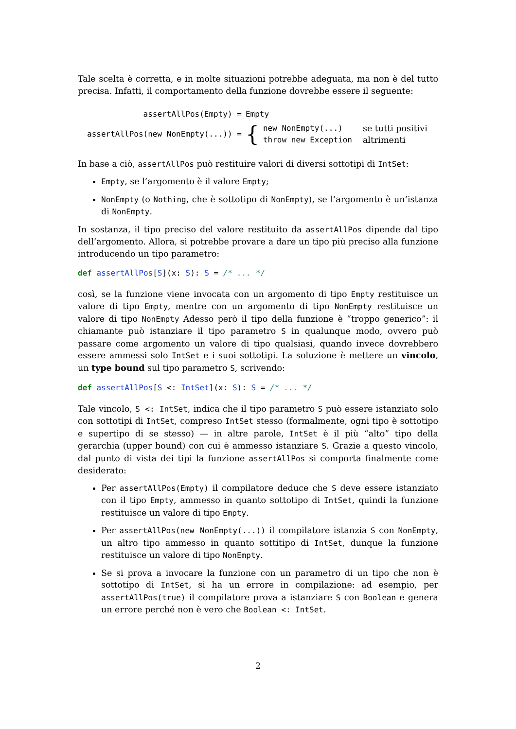Tale scelta è corretta, e in molte situazioni potrebbe adeguata, ma non è del tutto precisa. Infatti, il comportamento della funzione dovrebbe essere il seguente:
| assertAllPos(Empty) = | Empty | | |
| assertAllPos(new NonEmpty(...)) = | { | new NonEmpty(...) throw new Exception | se tutti positivi altrimenti |
In base a ciò, assertAllPos può restituire valori di diversi sottotipi di IntSet:
Empty, se l’argomento è il valore Empty;
NonEmpty (o Nothing, che è sottotipo di NonEmpty), se l’argomento è un’istanza di NonEmpty.
In sostanza, il tipo preciso del valore restituito da assertAllPos dipende dal tipo dell’argomento. Allora, si potrebbe provare a dare un tipo più preciso alla funzione introducendo un tipo parametro:
def assertAllPos[S](x: S): S = /* ... */
così, se la funzione viene invocata con un argomento di tipo Empty restituisce un valore di tipo Empty, mentre con un argomento di tipo NonEmpty restituisce un valore di tipo NonEmpty Adesso però il tipo della funzione è “troppo generico”: il chiamante può istanziare il tipo parametro S in qualunque modo, ovvero può passare come argomento un valore di tipo qualsiasi, quando invece dovrebbero essere ammessi solo IntSet e i suoi sottotipi. La soluzione è mettere un vincolo, un type bound sul tipo parametro S, scrivendo:
def assertAllPos[S <: IntSet](x: S): S = /* ... */
Tale vincolo, S <: IntSet, indica che il tipo parametro S può essere istanziato solo con sottotipi di IntSet, compreso IntSet stesso (formalmente, ogni tipo è sottotipo e supertipo di se stesso) — in altre parole, IntSet è il più “alto” tipo della gerarchia (upper bound) con cui è ammesso istanziare S. Grazie a questo vincolo, dal punto di vista dei tipi la funzione assertAllPos si comporta finalmente come desiderato:
Per assertAllPos(Empty) il compilatore deduce che S deve essere istanziato con il tipo Empty, ammesso in quanto sottotipo di IntSet, quindi la funzione restituisce un valore di tipo Empty.
Per assertAllPos(new NonEmpty(...)) il compilatore istanzia S con NonEmpty, un altro tipo ammesso in quanto sottitipo di IntSet, dunque la funzione restituisce un valore di tipo NonEmpty.
Se si prova a invocare la funzione con un parametro di un tipo che non è sottotipo di IntSet, si ha un errore in compilazione: ad esempio, per assertAllPos(true) il compilatore prova a istanziare S con Boolean e genera un errore perché non è vero che Boolean <: IntSet.
2